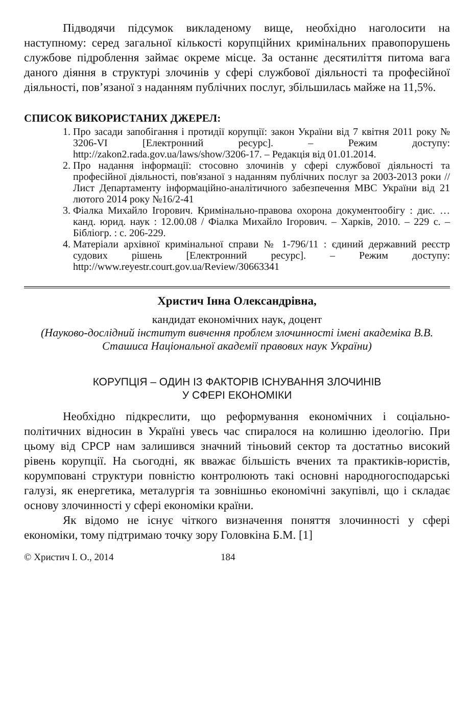Підводячи підсумок викладеному вище, необхідно наголосити на наступному: серед загальної кількості корупційних кримінальних правопорушень службове підроблення займає окреме місце. За останнє десятиліття питома вага даного діяння в структурі злочинів у сфері службової діяльності та професійної діяльності, пов’язаної з наданням публічних послуг, збільшилась майже на 11,5%.
СПИСОК ВИКОРИСТАНИХ ДЖЕРЕЛ:
1. Про засади запобігання і протидії корупції: закон України від 7 квітня 2011 року № 3206-VI [Електронний ресурс]. – Режим доступу: http://zakon2.rada.gov.ua/laws/show/3206-17. – Редакція від 01.01.2014.
2. Про надання інформації: стосовно злочинів у сфері службової діяльності та професійної діяльності, пов'язаної з наданням публічних послуг за 2003-2013 роки // Лист Департаменту інформаційно-аналітичного забезпечення МВС України від 21 лютого 2014 року №16/2-41
3. Фіалка Михайло Ігорович. Кримінально-правова охорона документообігу : дис. … канд. юрид. наук : 12.00.08 / Фіалка Михайло Ігорович. – Харків, 2010. – 229 с. – Бібліогр. : с. 206-229.
4. Матеріали архівної кримінальної справи № 1-796/11 : єдиний державний реєстр судових рішень [Електронний ресурс]. – Режим доступу: http://www.reyestr.court.gov.ua/Review/30663341
Христич Інна Олександрівна,
кандидат економічних наук, доцент
(Науково-дослідний інститут вивчення проблем злочинності імені академіка В.В. Сташиса Національної академії правових наук України)
КОРУПЦІЯ – ОДИН ІЗ ФАКТОРІВ ІСНУВАННЯ ЗЛОЧИНІВ
У СФЕРІ ЕКОНОМІКИ
Необхідно підкреслити, що реформування економічних і соціально-політичних відносин в Україні увесь час спиралося на колишню ідеологію. При цьому від СРСР нам залишився значний тіньовий сектор та достатньо високий рівень корупції. На сьогодні, як вважає більшість вчених та практиків-юристів, корумповані структури повністю контролюють такі основні народногосподарські галузі, як енергетика, металургія та зовнішньо економічні закупівлі, що і складає основу злочинності у сфері економіки країни.
Як відомо не існує чіткого визначення поняття злочинності у сфері економіки, тому підтримаю точку зору Головкіна Б.М. [1]
© Христич І. О., 2014 184